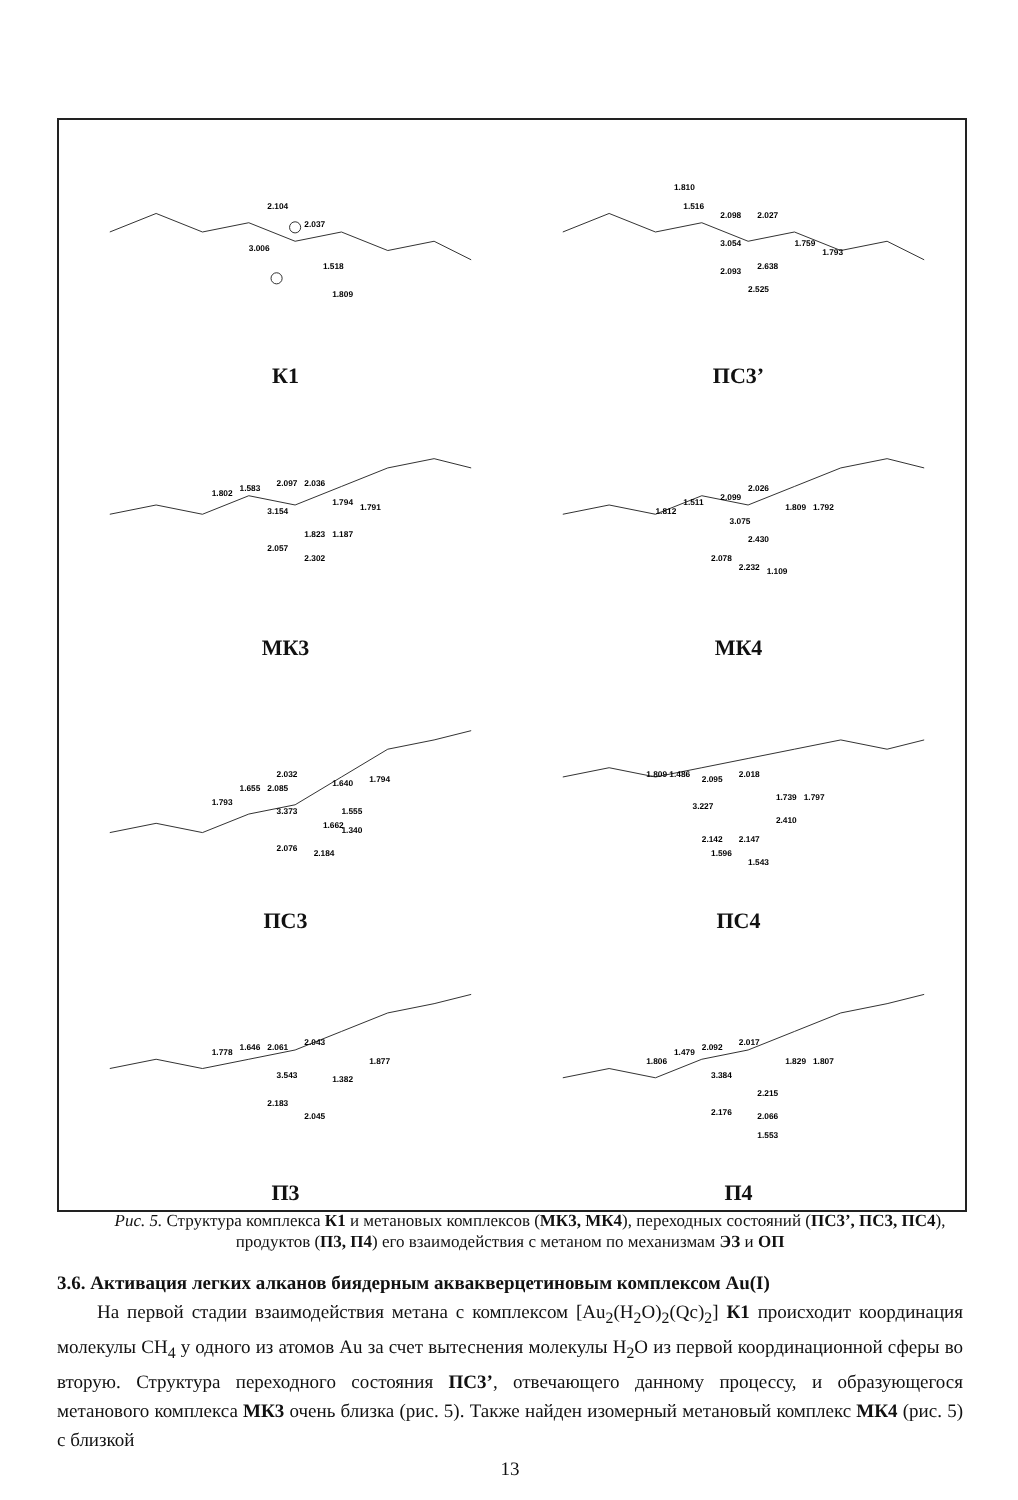2.104
2.037
3.006
1.518
1.809
К1
1.810
1.516
2.098
2.027
3.054
1.759
1.793
2.093
2.638
2.525
ПС3’
1.802
1.583
2.097
2.036
3.154
1.794
1.791
1.823
1.187
2.057
2.302
МК3
1.812
1.511
2.099
2.026
3.075
1.809
1.792
2.430
2.078
2.232
1.109
МК4
2.032
1.655
2.085
1.640
1.794
1.793
3.373
1.555
1.662
1.340
2.076
2.184
ПС3
1.809
1.486
2.095
2.018
3.227
1.739
1.797
2.410
2.142
2.147
1.596
1.543
ПС4
1.778
1.646
2.061
2.043
1.877
3.543
1.382
2.183
2.045
П3
1.806
1.479
2.092
2.017
1.829
1.807
3.384
2.215
2.176
2.066
1.553
П4
Рис. 5. Структура комплекса К1 и метановых комплексов (МК3, МК4), переходных состояний (ПС3’, ПС3, ПС4), продуктов (П3, П4) его взаимодействия с метаном по механизмам ЭЗ и ОП
3.6. Активация легких алканов биядерным аквакверцетиновым комплексом Au(I)
На первой стадии взаимодействия метана с комплексом [Au<sub>2</sub>(H<sub>2</sub>O)<sub>2</sub>(Qc)<sub>2</sub>] К1 происходит координация молекулы CH<sub>4</sub> у одного из атомов Au за счет вытеснения молекулы H<sub>2</sub>O из первой координационной сферы во вторую. Структура переходного состояния ПС3’, отвечающего данному процессу, и образующегося метанового комплекса МК3 очень близка (рис. 5). Также найден изомерный метановый комплекс МК4 (рис. 5) с близкой
13